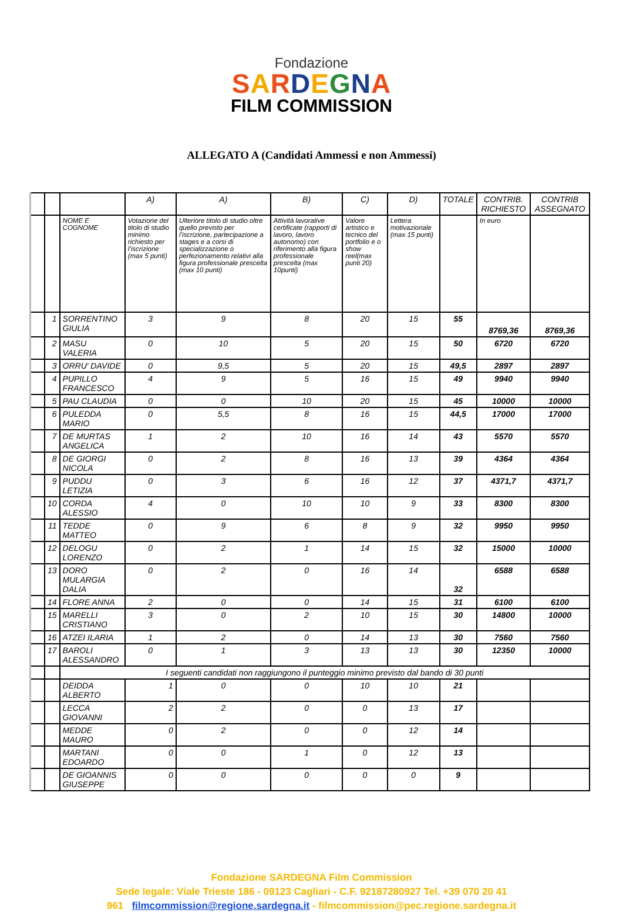Fondazione
SARDEGNA
FILM COMMISSION
ALLEGATO A (Candidati Ammessi e non Ammessi)
| | | | A) | A) | B) | C) | D) | TOTALE | CONTRIB. RICHIESTO | CONTRIB ASSEGNATO |
| | | NOME E COGNOME | Votazione del titolo di studio minimo richiesto per l’iscrizione (max 5 punti) | Ulteriore titolo di studio oltre quello previsto per l’iscrizione, partecipazione a stages e a corsi di specializzazione o perfezionamento relativi alla figura professionale prescelta (max 10 punti) | Attività lavorative certificate (rapporti di lavoro, lavoro autonomo) con riferimento alla figura professionale prescelta (max 10punti) | Valore artistico e tecnico del portfolio e o show reel(max punti 20) | Lettera motivazionale (max 15 punti) | | In euro | |
| | 1 | SORRENTINO GIULIA | 3 | 9 | 8 | 20 | 15 | 55 | 8769,36 | 8769,36 |
| | 2 | MASU VALERIA | 0 | 10 | 5 | 20 | 15 | 50 | 6720 | 6720 |
| | 3 | ORRU' DAVIDE | 0 | 9,5 | 5 | 20 | 15 | 49,5 | 2897 | 2897 |
| | 4 | PUPILLO FRANCESCO | 4 | 9 | 5 | 16 | 15 | 49 | 9940 | 9940 |
| | 5 | PAU CLAUDIA | 0 | 0 | 10 | 20 | 15 | 45 | 10000 | 10000 |
| | 6 | PULEDDA MARIO | 0 | 5,5 | 8 | 16 | 15 | 44,5 | 17000 | 17000 |
| | 7 | DE MURTAS ANGELICA | 1 | 2 | 10 | 16 | 14 | 43 | 5570 | 5570 |
| | 8 | DE GIORGI NICOLA | 0 | 2 | 8 | 16 | 13 | 39 | 4364 | 4364 |
| | 9 | PUDDU LETIZIA | 0 | 3 | 6 | 16 | 12 | 37 | 4371,7 | 4371,7 |
| | 10 | CORDA ALESSIO | 4 | 0 | 10 | 10 | 9 | 33 | 8300 | 8300 |
| | 11 | TEDDE MATTEO | 0 | 9 | 6 | 8 | 9 | 32 | 9950 | 9950 |
| | 12 | DELOGU LORENZO | 0 | 2 | 1 | 14 | 15 | 32 | 15000 | 10000 |
| | 13 | DORO MULARGIA DALIA | 0 | 2 | 0 | 16 | 14 | 32 | 6588 | 6588 |
| | 14 | FLORE ANNA | 2 | 0 | 0 | 14 | 15 | 31 | 6100 | 6100 |
| | 15 | MARELLI CRISTIANO | 3 | 0 | 2 | 10 | 15 | 30 | 14800 | 10000 |
| | 16 | ATZEI ILARIA | 1 | 2 | 0 | 14 | 13 | 30 | 7560 | 7560 |
| | 17 | BAROLI ALESSANDRO | 0 | 1 | 3 | 13 | 13 | 30 | 12350 | 10000 |
| | | I seguenti candidati non raggiungono il punteggio minimo previsto dal bando di 30 punti | | | | | | | | |
| | | DEIDDA ALBERTO | 1 | 0 | 0 | 10 | 10 | 21 | | |
| | | LECCA GIOVANNI | 2 | 2 | 0 | 0 | 13 | 17 | | |
| | | MEDDE MAURO | 0 | 2 | 0 | 0 | 12 | 14 | | |
| | | MARTANI EDOARDO | 0 | 0 | 1 | 0 | 12 | 13 | | |
| | | DE GIOANNIS GIUSEPPE | 0 | 0 | 0 | 0 | 0 | 9 | | |
Fondazione SARDEGNA Film Commission
Sede legale: Viale Trieste 186 - 09123 Cagliari - C.F. 92187280927 Tel. +39 070 20 41
961 filmcommission@regione.sardegna.it - filmcommission@pec.regione.sardegna.it